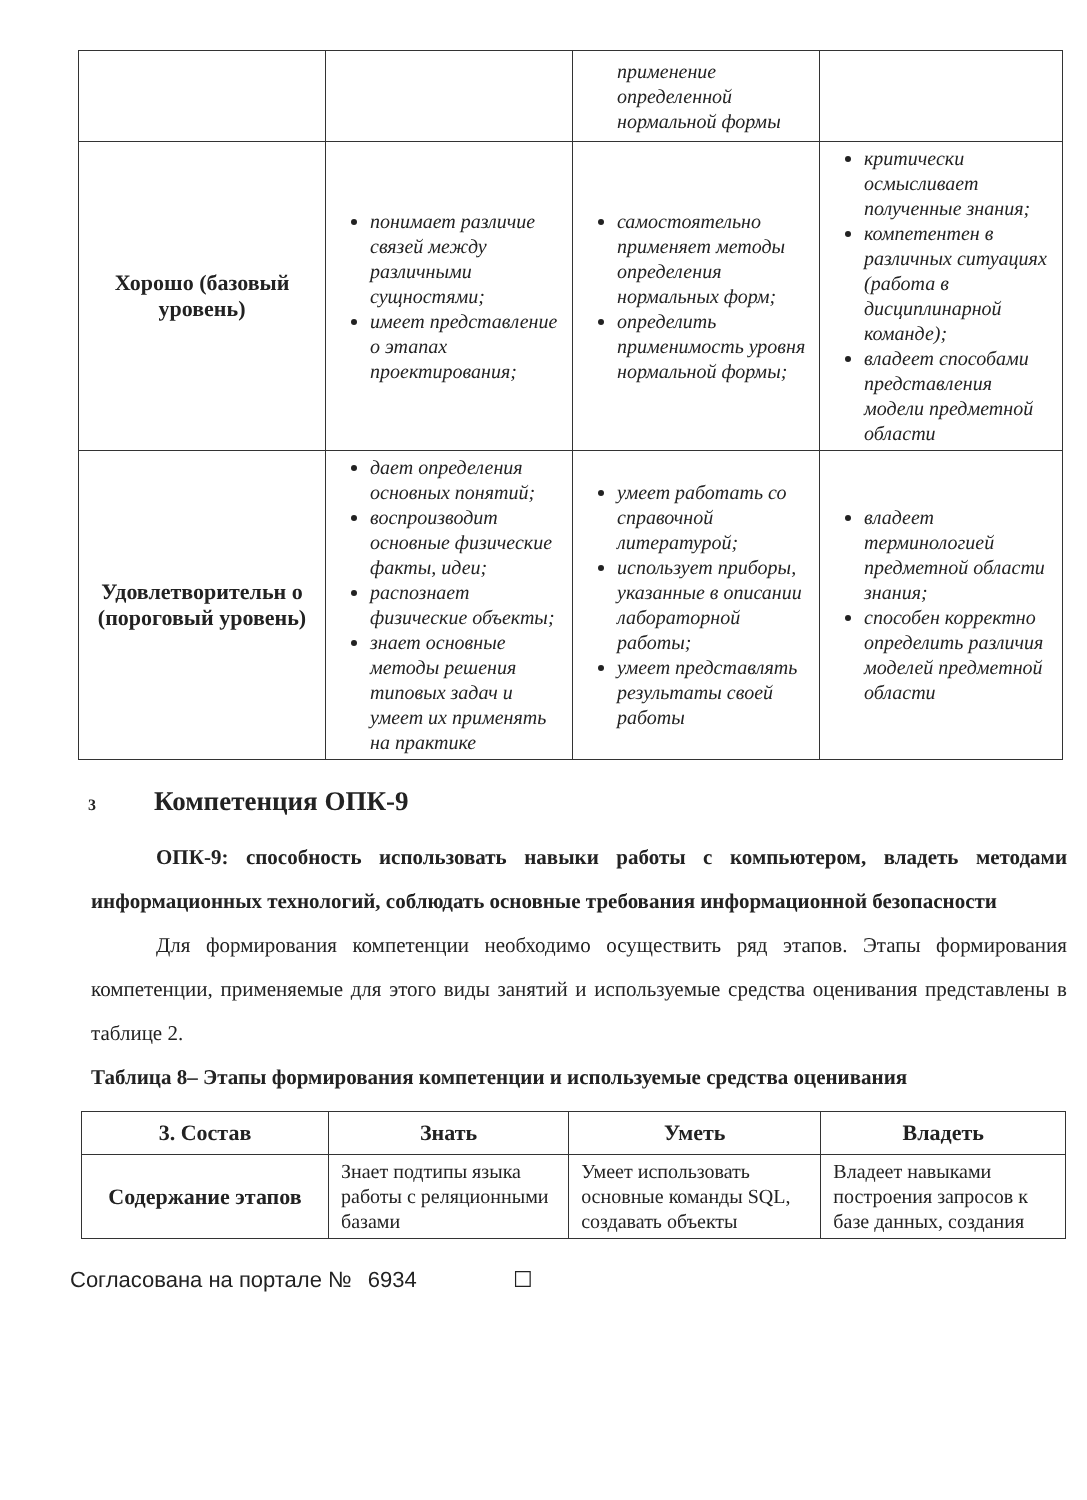| | | применение определенной нормальной формы | |
| Хорошо (базовый уровень) | понимает различие связей между различными сущностями; имеет представление о этапах проектирования; | самостоятельно применяет методы определения нормальных форм; определить применимость уровня нормальной формы; | критически осмысливает полученные знания; компетентен в различных ситуациях (работа в дисциплинарной команде); владеет способами представления модели предметной области |
| Удовлетворительн о (пороговый уровень) | дает определения основных понятий; воспроизводит основные физические факты, идеи; распознает физические объекты; знает основные методы решения типовых задач и умеет их применять на практике | умеет работать со справочной литературой; использует приборы, указанные в описании лабораторной работы; умеет представлять результаты своей работы | владеет терминологией предметной области знания; способен корректно определить различия моделей предметной области |
3 Компетенция ОПК-9
ОПК-9: способность использовать навыки работы с компьютером, владеть методами информационных технологий, соблюдать основные требования информационной безопасности
Для формирования компетенции необходимо осуществить ряд этапов. Этапы формирования компетенции, применяемые для этого виды занятий и используемые средства оценивания представлены в таблице 2.
Таблица 8– Этапы формирования компетенции и используемые средства оценивания
| 3. Состав | Знать | Уметь | Владеть |
| --- | --- | --- | --- |
| Содержание этапов | Знает подтипы языка работы с реляционными базами | Умеет использовать основные команды SQL, создавать объекты | Владеет навыками построения запросов к базе данных, создания |
Согласована на портале № 6934 ☐